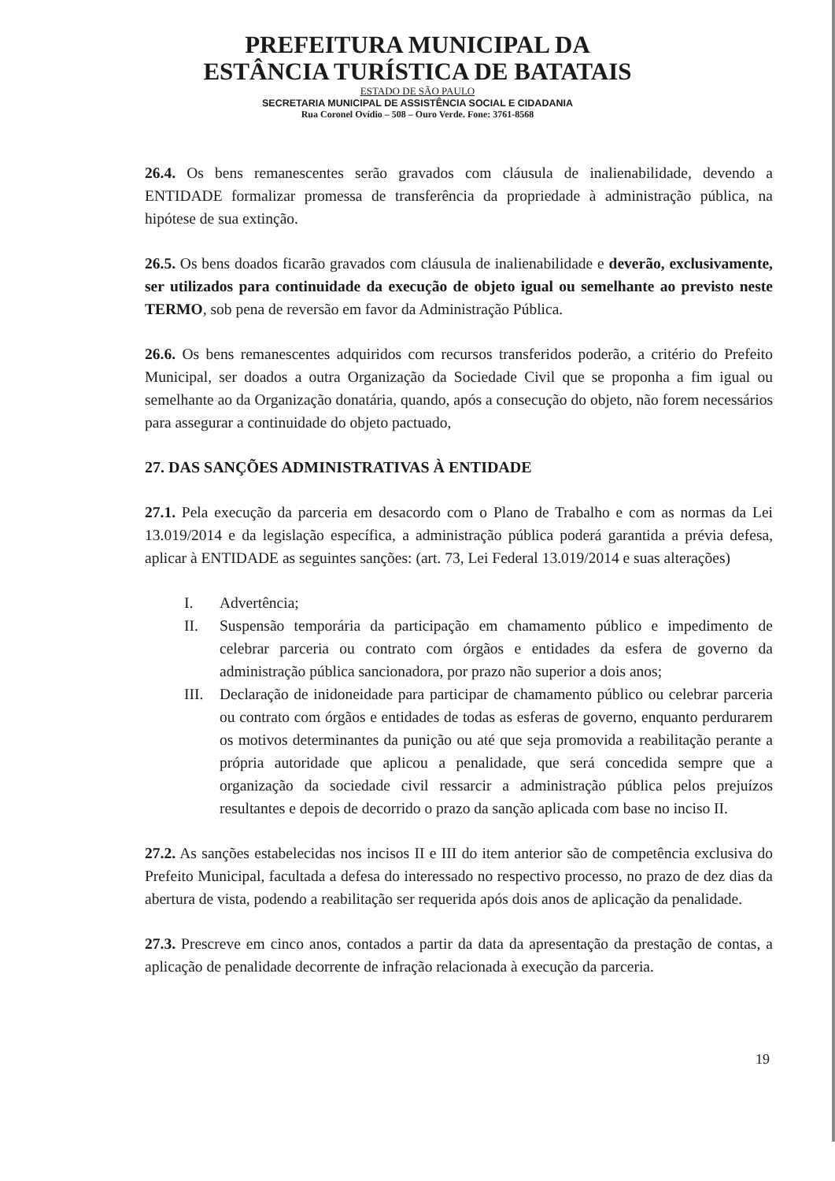PREFEITURA MUNICIPAL DA
ESTÂNCIA TURÍSTICA DE BATATAIS
ESTADO DE SÃO PAULO
SECRETARIA MUNICIPAL DE ASSISTÊNCIA SOCIAL E CIDADANIA
Rua Coronel Ovídio – 508 – Ouro Verde. Fone: 3761-8568
26.4. Os bens remanescentes serão gravados com cláusula de inalienabilidade, devendo a ENTIDADE formalizar promessa de transferência da propriedade à administração pública, na hipótese de sua extinção.
26.5. Os bens doados ficarão gravados com cláusula de inalienabilidade e deverão, exclusivamente, ser utilizados para continuidade da execução de objeto igual ou semelhante ao previsto neste TERMO, sob pena de reversão em favor da Administração Pública.
26.6. Os bens remanescentes adquiridos com recursos transferidos poderão, a critério do Prefeito Municipal, ser doados a outra Organização da Sociedade Civil que se proponha a fim igual ou semelhante ao da Organização donatária, quando, após a consecução do objeto, não forem necessários para assegurar a continuidade do objeto pactuado,
27. DAS SANÇÕES ADMINISTRATIVAS À ENTIDADE
27.1. Pela execução da parceria em desacordo com o Plano de Trabalho e com as normas da Lei 13.019/2014 e da legislação específica, a administração pública poderá garantida a prévia defesa, aplicar à ENTIDADE as seguintes sanções: (art. 73, Lei Federal 13.019/2014 e suas alterações)
I. Advertência;
II. Suspensão temporária da participação em chamamento público e impedimento de celebrar parceria ou contrato com órgãos e entidades da esfera de governo da administração pública sancionadora, por prazo não superior a dois anos;
III. Declaração de inidoneidade para participar de chamamento público ou celebrar parceria ou contrato com órgãos e entidades de todas as esferas de governo, enquanto perdurarem os motivos determinantes da punição ou até que seja promovida a reabilitação perante a própria autoridade que aplicou a penalidade, que será concedida sempre que a organização da sociedade civil ressarcir a administração pública pelos prejuízos resultantes e depois de decorrido o prazo da sanção aplicada com base no inciso II.
27.2. As sanções estabelecidas nos incisos II e III do item anterior são de competência exclusiva do Prefeito Municipal, facultada a defesa do interessado no respectivo processo, no prazo de dez dias da abertura de vista, podendo a reabilitação ser requerida após dois anos de aplicação da penalidade.
27.3. Prescreve em cinco anos, contados a partir da data da apresentação da prestação de contas, a aplicação de penalidade decorrente de infração relacionada à execução da parceria.
19